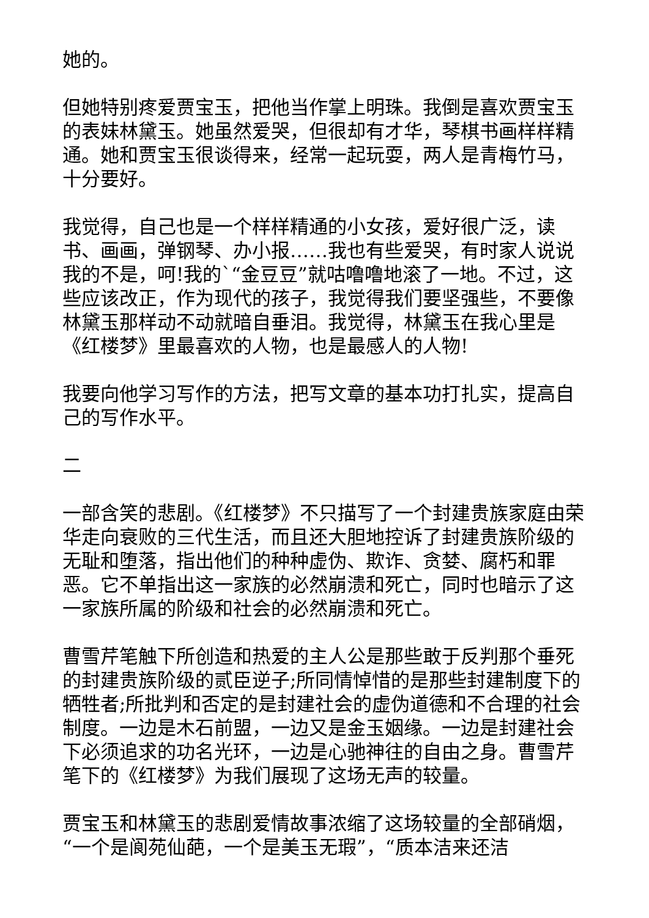她的。
但她特别疼爱贾宝玉，把他当作掌上明珠。我倒是喜欢贾宝玉的表妹林黛玉。她虽然爱哭，但很却有才华，琴棋书画样样精通。她和贾宝玉很谈得来，经常一起玩耍，两人是青梅竹马，十分要好。
我觉得，自己也是一个样样精通的小女孩，爱好很广泛，读书、画画，弹钢琴、办小报……我也有些爱哭，有时家人说说我的不是，呵!我的`“金豆豆”就咕噜噜地滚了一地。不过，这些应该改正，作为现代的孩子，我觉得我们要坚强些，不要像林黛玉那样动不动就暗自垂泪。我觉得，林黛玉在我心里是《红楼梦》里最喜欢的人物，也是最感人的人物!
我要向他学习写作的方法，把写文章的基本功打扎实，提高自己的写作水平。
二
一部含笑的悲剧。《红楼梦》不只描写了一个封建贵族家庭由荣华走向衰败的三代生活，而且还大胆地控诉了封建贵族阶级的无耻和堕落，指出他们的种种虚伪、欺诈、贪婪、腐朽和罪恶。它不单指出这一家族的必然崩溃和死亡，同时也暗示了这一家族所属的阶级和社会的必然崩溃和死亡。
曹雪芹笔触下所创造和热爱的主人公是那些敢于反判那个垂死的封建贵族阶级的贰臣逆子;所同情悼惜的是那些封建制度下的牺牲者;所批判和否定的是封建社会的虚伪道德和不合理的社会制度。一边是木石前盟，一边又是金玉姻缘。一边是封建社会下必须追求的功名光环，一边是心驰神往的自由之身。曹雪芹笔下的《红楼梦》为我们展现了这场无声的较量。
贾宝玉和林黛玉的悲剧爱情故事浓缩了这场较量的全部硝烟，“一个是阆苑仙葩，一个是美玉无瑕”，“质本洁来还洁